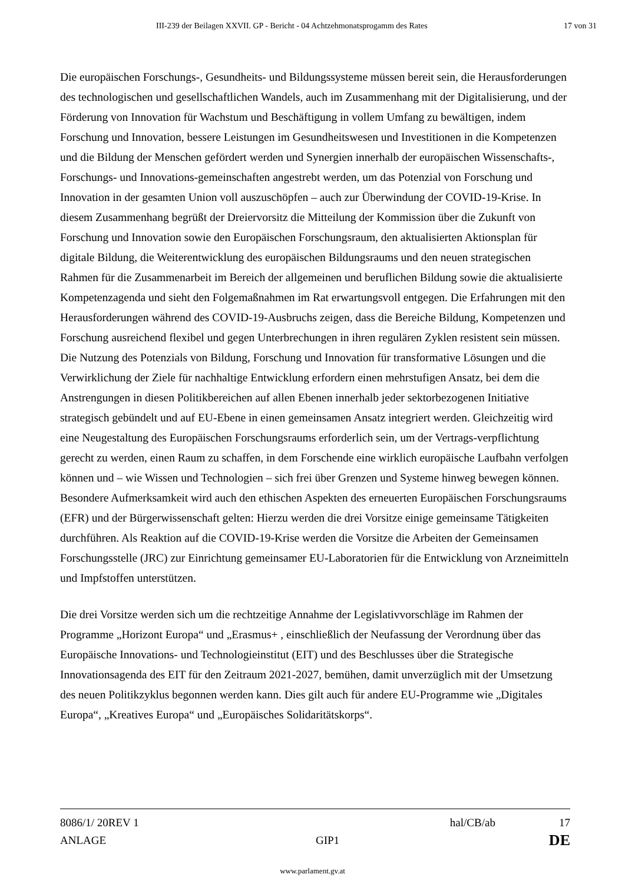III-239 der Beilagen XXVII. GP - Bericht - 04 Achtzehmonatsprogamm des Rates 17 von 31
Die europäischen Forschungs-, Gesundheits- und Bildungssysteme müssen bereit sein, die Herausforderungen des technologischen und gesellschaftlichen Wandels, auch im Zusammenhang mit der Digitalisierung, und der Förderung von Innovation für Wachstum und Beschäftigung in vollem Umfang zu bewältigen, indem Forschung und Innovation, bessere Leistungen im Gesundheitswesen und Investitionen in die Kompetenzen und die Bildung der Menschen gefördert werden und Synergien innerhalb der europäischen Wissenschafts-, Forschungs- und Innovations-gemeinschaften angestrebt werden, um das Potenzial von Forschung und Innovation in der gesamten Union voll auszuschöpfen – auch zur Überwindung der COVID-19-Krise. In diesem Zusammenhang begrüßt der Dreiervorsitz die Mitteilung der Kommission über die Zukunft von Forschung und Innovation sowie den Europäischen Forschungsraum, den aktualisierten Aktionsplan für digitale Bildung, die Weiterentwicklung des europäischen Bildungsraums und den neuen strategischen Rahmen für die Zusammenarbeit im Bereich der allgemeinen und beruflichen Bildung sowie die aktualisierte Kompetenzagenda und sieht den Folgemaßnahmen im Rat erwartungsvoll entgegen. Die Erfahrungen mit den Herausforderungen während des COVID-19-Ausbruchs zeigen, dass die Bereiche Bildung, Kompetenzen und Forschung ausreichend flexibel und gegen Unterbrechungen in ihren regulären Zyklen resistent sein müssen. Die Nutzung des Potenzials von Bildung, Forschung und Innovation für transformative Lösungen und die Verwirklichung der Ziele für nachhaltige Entwicklung erfordern einen mehrstufigen Ansatz, bei dem die Anstrengungen in diesen Politikbereichen auf allen Ebenen innerhalb jeder sektorbezogenen Initiative strategisch gebündelt und auf EU-Ebene in einen gemeinsamen Ansatz integriert werden. Gleichzeitig wird eine Neugestaltung des Europäischen Forschungsraums erforderlich sein, um der Vertrags-verpflichtung gerecht zu werden, einen Raum zu schaffen, in dem Forschende eine wirklich europäische Laufbahn verfolgen können und – wie Wissen und Technologien – sich frei über Grenzen und Systeme hinweg bewegen können. Besondere Aufmerksamkeit wird auch den ethischen Aspekten des erneuerten Europäischen Forschungsraums (EFR) und der Bürgerwissenschaft gelten: Hierzu werden die drei Vorsitze einige gemeinsame Tätigkeiten durchführen. Als Reaktion auf die COVID-19-Krise werden die Vorsitze die Arbeiten der Gemeinsamen Forschungsstelle (JRC) zur Einrichtung gemeinsamer EU-Laboratorien für die Entwicklung von Arzneimitteln und Impfstoffen unterstützen.
Die drei Vorsitze werden sich um die rechtzeitige Annahme der Legislativvorschläge im Rahmen der Programme „Horizont Europa“ und „Erasmus+ , einschließlich der Neufassung der Verordnung über das Europäische Innovations- und Technologieinstitut (EIT) und des Beschlusses über die Strategische Innovationsagenda des EIT für den Zeitraum 2021-2027, bemühen, damit unverzüglich mit der Umsetzung des neuen Politikzyklus begonnen werden kann. Dies gilt auch für andere EU-Programme wie „Digitales Europa“, „Kreatives Europa“ und „Europäisches Solidaritätskorps“.
8086/1/ 20REV 1 hal/CB/ab 17
ANLAGE GIP1 DE
www.parlament.gv.at